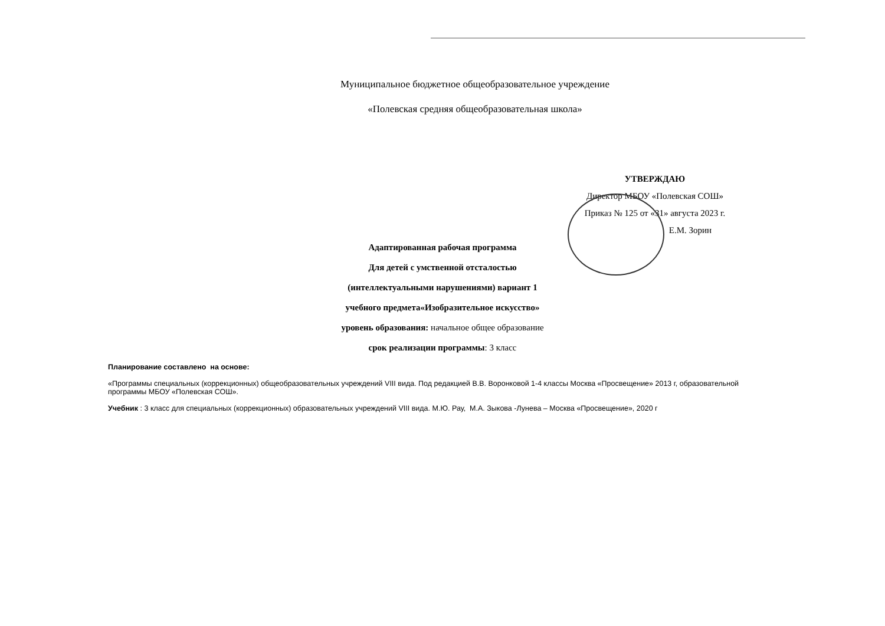Муниципальное бюджетное общеобразовательное учреждение
«Полевская средняя общеобразовательная школа»
УТВЕРЖДАЮ
Директор МБОУ «Полевская СОШ»
Приказ № 125 от «31» августа 2023 г.
Е.М. Зорин
Адаптированная рабочая программа
Для детей с умственной отсталостью
(интеллектуальными нарушениями) вариант 1
учебного предмета«Изобразительное искусство»
уровень образования: начальное общее образование
срок реализации программы: 3 класс
Планирование составлено на основе:
«Программы специальных (коррекционных) общеобразовательных учреждений VIII вида. Под редакцией В.В. Воронковой 1-4 классы Москва «Просвещение» 2013 г, образовательной программы МБОУ «Полевская СОШ».
Учебник : 3 класс для специальных (коррекционных) образовательных учреждений VIII вида. М.Ю. Рау, М.А. Зыкова -Лунева – Москва «Просвещение», 2020 г